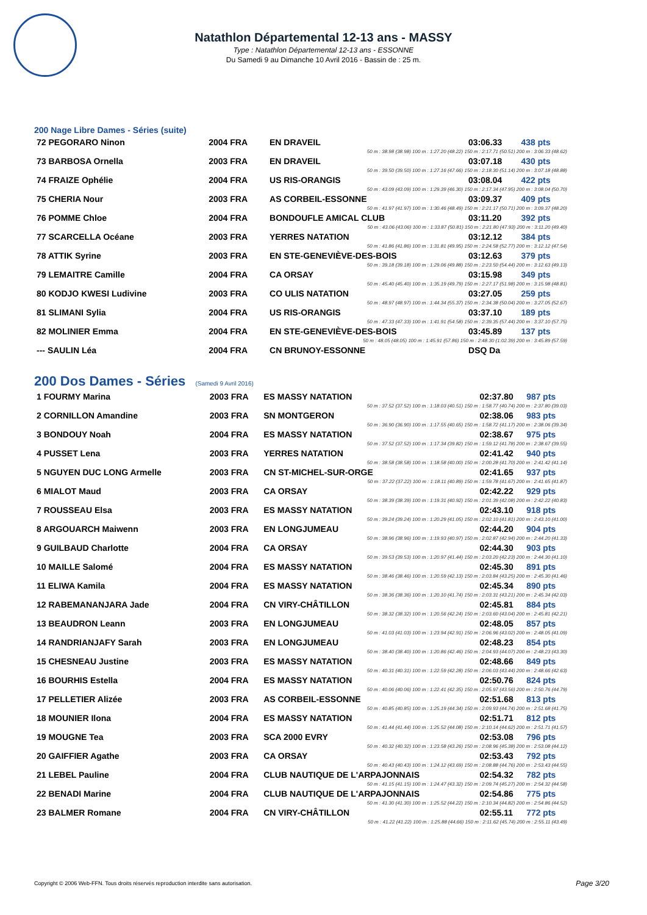Natathlon Départemental 12-13 ans - MASSY
Type : Natathlon Départemental 12-13 ans - ESSONNE
Du Samedi 9 au Dimanche 10 Avril 2016 - Bassin de : 25 m.
200 Nage Libre Dames - Séries (suite)
| 72 PEGORARO Ninon | 2004 FRA | EN DRAVEIL | 03:06.33 | 438 pts |
| 50 m : 38.98 (38.98) 100 m : 1:27.20 (48.22) 150 m : 2:17.71 (50.51) 200 m : 3:06.33 (48.62) | | | | |
| 73 BARBOSA Ornella | 2003 FRA | EN DRAVEIL | 03:07.18 | 430 pts |
| 50 m : 39.50 (39.50) 100 m : 1:27.16 (47.66) 150 m : 2:18.30 (51.14) 200 m : 3:07.18 (48.88) | | | | |
| 74 FRAIZE Ophélie | 2004 FRA | US RIS-ORANGIS | 03:08.04 | 422 pts |
| 50 m : 43.09 (43.09) 100 m : 1:29.39 (46.30) 150 m : 2:17.34 (47.95) 200 m : 3:08.04 (50.70) | | | | |
| 75 CHERIA Nour | 2003 FRA | AS CORBEIL-ESSONNE | 03:09.37 | 409 pts |
| 50 m : 41.97 (41.97) 100 m : 1:30.46 (48.49) 150 m : 2:21.17 (50.71) 200 m : 3:09.37 (48.20) | | | | |
| 76 POMME Chloe | 2004 FRA | BONDOUFLE AMICAL CLUB | 03:11.20 | 392 pts |
| 50 m : 43.06 (43.06) 100 m : 1:33.87 (50.81) 150 m : 2:21.80 (47.93) 200 m : 3:11.20 (49.40) | | | | |
| 77 SCARCELLA Océane | 2003 FRA | YERRES NATATION | 03:12.12 | 384 pts |
| 50 m : 41.86 (41.86) 100 m : 1:31.81 (49.95) 150 m : 2:24.58 (52.77) 200 m : 3:12.12 (47.54) | | | | |
| 78 ATTIK Syrine | 2003 FRA | EN STE-GENEVIÈVE-DES-BOIS | 03:12.63 | 379 pts |
| 50 m : 39.18 (39.18) 100 m : 1:29.06 (49.88) 150 m : 2:23.50 (54.44) 200 m : 3:12.63 (49.13) | | | | |
| 79 LEMAITRE Camille | 2004 FRA | CA ORSAY | 03:15.98 | 349 pts |
| 50 m : 45.40 (45.40) 100 m : 1:35.19 (49.79) 150 m : 2:27.17 (51.98) 200 m : 3:15.98 (48.81) | | | | |
| 80 KODJO KWESI Ludivine | 2003 FRA | CO ULIS NATATION | 03:27.05 | 259 pts |
| 50 m : 48.97 (48.97) 100 m : 1:44.34 (55.37) 150 m : 2:34.38 (50.04) 200 m : 3:27.05 (52.67) | | | | |
| 81 SLIMANI Sylia | 2004 FRA | US RIS-ORANGIS | 03:37.10 | 189 pts |
| 50 m : 47.33 (47.33) 100 m : 1:41.91 (54.58) 150 m : 2:39.35 (57.44) 200 m : 3:37.10 (57.75) | | | | |
| 82 MOLINIER Emma | 2004 FRA | EN STE-GENEVIÈVE-DES-BOIS | 03:45.89 | 137 pts |
| 50 m : 48.05 (48.05) 100 m : 1:45.91 (57.86) 150 m : 2:48.30 (1:02.39) 200 m : 3:45.89 (57.59) | | | | |
| --- SAULIN Léa | 2004 FRA | CN BRUNOY-ESSONNE | DSQ Da | |
200 Dos Dames - Séries (Samedi 9 Avril 2016)
| 1 FOURMY Marina | 2003 FRA | ES MASSY NATATION | 02:37.80 | 987 pts |
| 50 m : 37.52 (37.52) 100 m : 1:18.03 (40.51) 150 m : 1:58.77 (40.74) 200 m : 2:37.80 (39.03) | | | | |
| 2 CORNILLON Amandine | 2003 FRA | SN MONTGERON | 02:38.06 | 983 pts |
| 50 m : 36.90 (36.90) 100 m : 1:17.55 (40.65) 150 m : 1:58.72 (41.17) 200 m : 2:38.06 (39.34) | | | | |
| 3 BONDOUY Noah | 2004 FRA | ES MASSY NATATION | 02:38.67 | 975 pts |
| 50 m : 37.52 (37.52) 100 m : 1:17.34 (39.82) 150 m : 1:59.12 (41.78) 200 m : 2:38.67 (39.55) | | | | |
| 4 PUSSET Lena | 2003 FRA | YERRES NATATION | 02:41.42 | 940 pts |
| 50 m : 38.58 (38.58) 100 m : 1:18.58 (40.00) 150 m : 2:00.28 (41.70) 200 m : 2:41.42 (41.14) | | | | |
| 5 NGUYEN DUC LONG Armelle | 2003 FRA | CN ST-MICHEL-SUR-ORGE | 02:41.65 | 937 pts |
| 50 m : 37.22 (37.22) 100 m : 1:18.11 (40.89) 150 m : 1:59.78 (41.67) 200 m : 2:41.65 (41.87) | | | | |
| 6 MIALOT Maud | 2003 FRA | CA ORSAY | 02:42.22 | 929 pts |
| 50 m : 38.39 (38.39) 100 m : 1:19.31 (40.92) 150 m : 2:01.39 (42.08) 200 m : 2:42.22 (40.83) | | | | |
| 7 ROUSSEAU Elsa | 2003 FRA | ES MASSY NATATION | 02:43.10 | 918 pts |
| 50 m : 39.24 (39.24) 100 m : 1:20.29 (41.05) 150 m : 2:02.10 (41.81) 200 m : 2:43.10 (41.00) | | | | |
| 8 ARGOUARCH Maiwenn | 2003 FRA | EN LONGJUMEAU | 02:44.20 | 904 pts |
| 50 m : 38.96 (38.96) 100 m : 1:19.93 (40.97) 150 m : 2:02.87 (42.94) 200 m : 2:44.20 (41.33) | | | | |
| 9 GUILBAUD Charlotte | 2004 FRA | CA ORSAY | 02:44.30 | 903 pts |
| 50 m : 39.53 (39.53) 100 m : 1:20.97 (41.44) 150 m : 2:03.20 (42.23) 200 m : 2:44.30 (41.10) | | | | |
| 10 MAILLE Salomé | 2004 FRA | ES MASSY NATATION | 02:45.30 | 891 pts |
| 50 m : 38.46 (38.46) 100 m : 1:20.59 (42.13) 150 m : 2:03.84 (43.25) 200 m : 2:45.30 (41.46) | | | | |
| 11 ELIWA Kamila | 2004 FRA | ES MASSY NATATION | 02:45.34 | 890 pts |
| 50 m : 38.36 (38.36) 100 m : 1:20.10 (41.74) 150 m : 2:03.31 (43.21) 200 m : 2:45.34 (42.03) | | | | |
| 12 RABEMANANJARA Jade | 2004 FRA | CN VIRY-CHÂTILLON | 02:45.81 | 884 pts |
| 50 m : 38.32 (38.32) 100 m : 1:20.56 (42.24) 150 m : 2:03.60 (43.04) 200 m : 2:45.81 (42.21) | | | | |
| 13 BEAUDRON Leann | 2003 FRA | EN LONGJUMEAU | 02:48.05 | 857 pts |
| 50 m : 41.03 (41.03) 100 m : 1:23.94 (42.91) 150 m : 2:06.96 (43.02) 200 m : 2:48.05 (41.09) | | | | |
| 14 RANDRIANJAFY Sarah | 2003 FRA | EN LONGJUMEAU | 02:48.23 | 854 pts |
| 50 m : 38.40 (38.40) 100 m : 1:20.86 (42.46) 150 m : 2:04.93 (44.07) 200 m : 2:48.23 (43.30) | | | | |
| 15 CHESNEAU Justine | 2003 FRA | ES MASSY NATATION | 02:48.66 | 849 pts |
| 50 m : 40.31 (40.31) 100 m : 1:22.59 (42.28) 150 m : 2:06.03 (43.44) 200 m : 2:48.66 (42.63) | | | | |
| 16 BOURHIS Estella | 2004 FRA | ES MASSY NATATION | 02:50.76 | 824 pts |
| 50 m : 40.06 (40.06) 100 m : 1:22.41 (42.35) 150 m : 2:05.97 (43.56) 200 m : 2:50.76 (44.79) | | | | |
| 17 PELLETIER Alizée | 2003 FRA | AS CORBEIL-ESSONNE | 02:51.68 | 813 pts |
| 50 m : 40.85 (40.85) 100 m : 1:25.19 (44.34) 150 m : 2:09.93 (44.74) 200 m : 2:51.68 (41.75) | | | | |
| 18 MOUNIER Ilona | 2004 FRA | ES MASSY NATATION | 02:51.71 | 812 pts |
| 50 m : 41.44 (41.44) 100 m : 1:25.52 (44.08) 150 m : 2:10.14 (44.62) 200 m : 2:51.71 (41.57) | | | | |
| 19 MOUGNE Tea | 2003 FRA | SCA 2000 EVRY | 02:53.08 | 796 pts |
| 50 m : 40.32 (40.32) 100 m : 1:23.58 (43.26) 150 m : 2:08.96 (45.38) 200 m : 2:53.08 (44.12) | | | | |
| 20 GAIFFIER Agathe | 2003 FRA | CA ORSAY | 02:53.43 | 792 pts |
| 50 m : 40.43 (40.43) 100 m : 1:24.12 (43.69) 150 m : 2:08.88 (44.76) 200 m : 2:53.43 (44.55) | | | | |
| 21 LEBEL Pauline | 2004 FRA | CLUB NAUTIQUE DE L'ARPAJONNAIS | 02:54.32 | 782 pts |
| 50 m : 41.15 (41.15) 100 m : 1:24.47 (43.32) 150 m : 2:09.74 (45.27) 200 m : 2:54.32 (44.58) | | | | |
| 22 BENADI Marine | 2004 FRA | CLUB NAUTIQUE DE L'ARPAJONNAIS | 02:54.86 | 775 pts |
| 50 m : 41.30 (41.30) 100 m : 1:25.52 (44.22) 150 m : 2:10.34 (44.82) 200 m : 2:54.86 (44.52) | | | | |
| 23 BALMER Romane | 2004 FRA | CN VIRY-CHÂTILLON | 02:55.11 | 772 pts |
| 50 m : 41.22 (41.22) 100 m : 1:25.88 (44.66) 150 m : 2:11.62 (45.74) 200 m : 2:55.11 (43.49) | | | | |
Copyright © 2006 Web-FFN. Tous droits réservés reproduction interdite sans autorisation.
Page 3/20